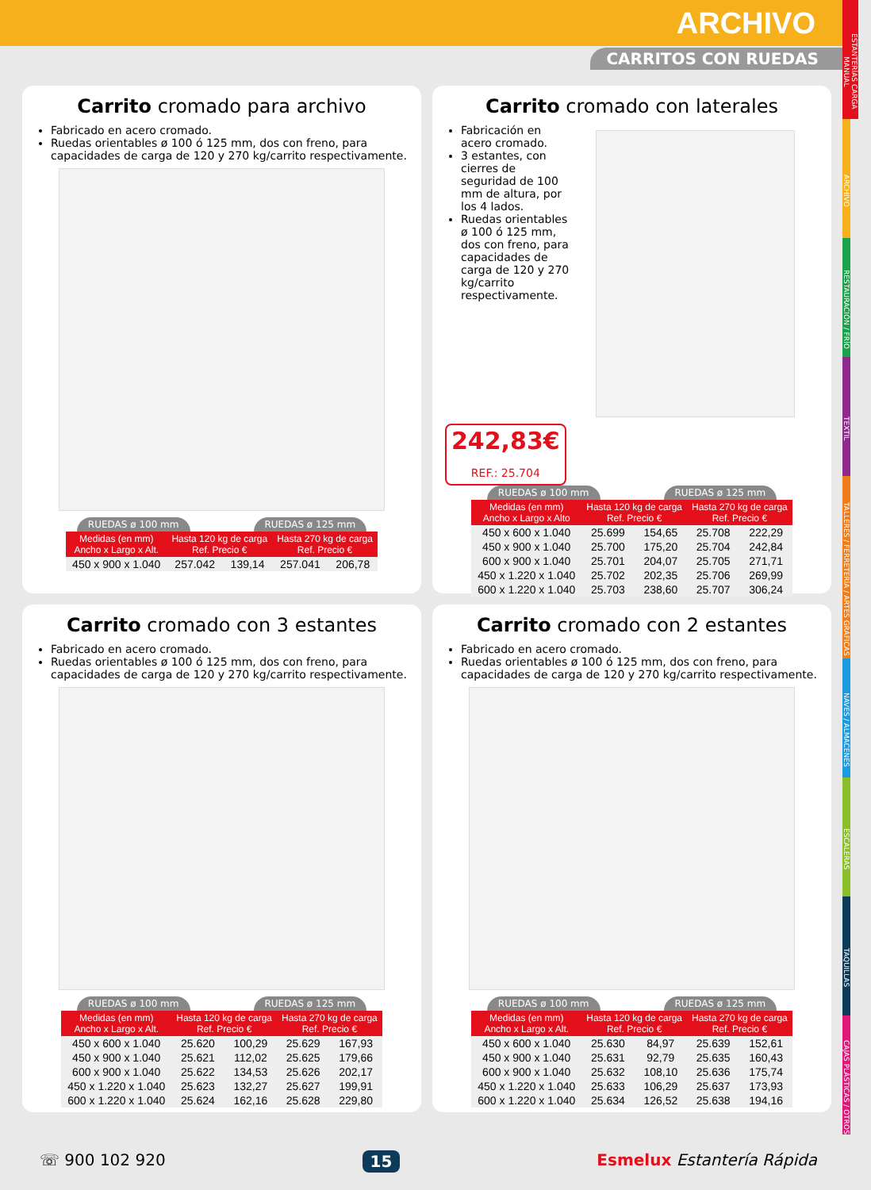ARCHIVO
CARRITOS CON RUEDAS
ESTANTERÍAS CARGA MANUAL
ARCHIVO
RESTAURACIÓN / FRÍO
TEXTIL
TALLERES / FERRETERÍA / ARTES GRÁFICAS
NAVES / ALMACENES
ESCALERAS
TAQUILLAS
CAJAS PLÁSTICAS / OTROS
Carrito cromado para archivo
Fabricado en acero cromado.
Ruedas orientables ø 100 ó 125 mm, dos con freno, para capacidades de carga de 120 y 270 kg/carrito respectivamente.
RUEDAS ø 100 mm RUEDAS ø 125 mm
| Medidas (en mm) Ancho x Largo x Alt. | Hasta 120 kg de carga Ref. Precio € | | Hasta 270 kg de carga Ref. Precio € | |
| --- | --- | --- | --- | --- |
| 450 x 900 x 1.040 | 257.042 | 139,14 | 257.041 | 206,78 |
Carrito cromado con laterales
Fabricación en acero cromado.
3 estantes, con cierres de seguridad de 100 mm de altura, por los 4 lados.
Ruedas orientables ø 100 ó 125 mm, dos con freno, para capacidades de carga de 120 y 270 kg/carrito respectivamente.
242,83€
REF.: 25.704
RUEDAS ø 100 mm RUEDAS ø 125 mm
| Medidas (en mm) Ancho x Largo x Alto | Hasta 120 kg de carga Ref. Precio € | | Hasta 270 kg de carga Ref. Precio € | |
| --- | --- | --- | --- | --- |
| 450 x 600 x 1.040 | 25.699 | 154,65 | 25.708 | 222,29 |
| 450 x 900 x 1.040 | 25.700 | 175,20 | 25.704 | 242,84 |
| 600 x 900 x 1.040 | 25.701 | 204,07 | 25.705 | 271,71 |
| 450 x 1.220 x 1.040 | 25.702 | 202,35 | 25.706 | 269,99 |
| 600 x 1.220 x 1.040 | 25.703 | 238,60 | 25.707 | 306,24 |
Carrito cromado con 3 estantes
Fabricado en acero cromado.
Ruedas orientables ø 100 ó 125 mm, dos con freno, para capacidades de carga de 120 y 270 kg/carrito respectivamente.
RUEDAS ø 100 mm RUEDAS ø 125 mm
| Medidas (en mm) Ancho x Largo x Alt. | Hasta 120 kg de carga Ref. Precio € | | Hasta 270 kg de carga Ref. Precio € | |
| --- | --- | --- | --- | --- |
| 450 x 600 x 1.040 | 25.620 | 100,29 | 25.629 | 167,93 |
| 450 x 900 x 1.040 | 25.621 | 112,02 | 25.625 | 179,66 |
| 600 x 900 x 1.040 | 25.622 | 134,53 | 25.626 | 202,17 |
| 450 x 1.220 x 1.040 | 25.623 | 132,27 | 25.627 | 199,91 |
| 600 x 1.220 x 1.040 | 25.624 | 162,16 | 25.628 | 229,80 |
Carrito cromado con 2 estantes
Fabricado en acero cromado.
Ruedas orientables ø 100 ó 125 mm, dos con freno, para capacidades de carga de 120 y 270 kg/carrito respectivamente.
RUEDAS ø 100 mm RUEDAS ø 125 mm
| Medidas (en mm) Ancho x Largo x Alt. | Hasta 120 kg de carga Ref. Precio € | | Hasta 270 kg de carga Ref. Precio € | |
| --- | --- | --- | --- | --- |
| 450 x 600 x 1.040 | 25.630 | 84,97 | 25.639 | 152,61 |
| 450 x 900 x 1.040 | 25.631 | 92,79 | 25.635 | 160,43 |
| 600 x 900 x 1.040 | 25.632 | 108,10 | 25.636 | 175,74 |
| 450 x 1.220 x 1.040 | 25.633 | 106,29 | 25.637 | 173,93 |
| 600 x 1.220 x 1.040 | 25.634 | 126,52 | 25.638 | 194,16 |
☏ 900 102 920 15 Esmelux Estantería Rápida